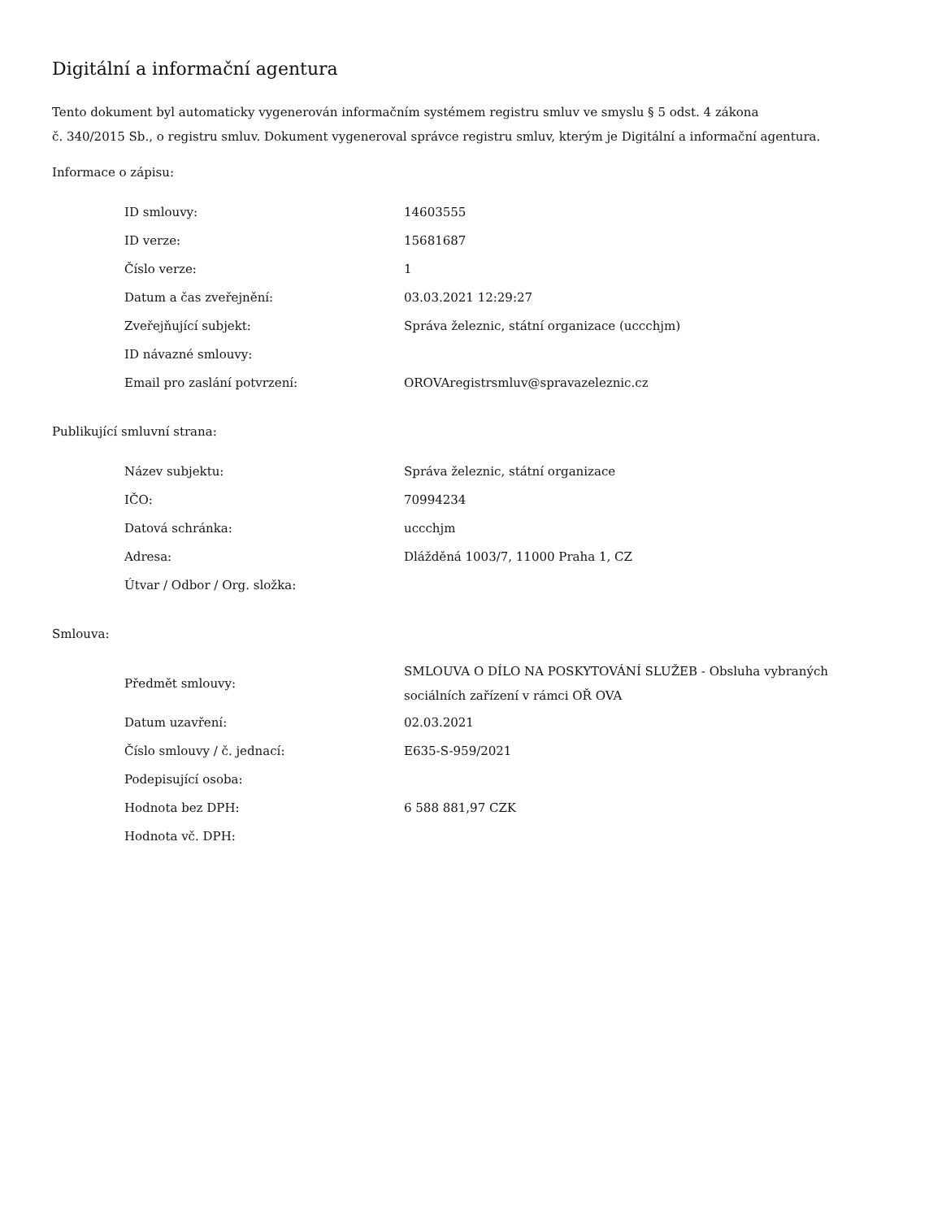Digitální a informační agentura
Tento dokument byl automaticky vygenerován informačním systémem registru smluv ve smyslu § 5 odst. 4 zákona
č. 340/2015 Sb., o registru smluv. Dokument vygeneroval správce registru smluv, kterým je Digitální a informační agentura.
Informace o zápisu:
| ID smlouvy: | 14603555 |
| ID verze: | 15681687 |
| Číslo verze: | 1 |
| Datum a čas zveřejnění: | 03.03.2021 12:29:27 |
| Zveřejňující subjekt: | Správa železnic, státní organizace (uccchjm) |
| ID návazné smlouvy: | |
| Email pro zaslání potvrzení: | OROVAregistrsmluv@spravazeleznic.cz |
Publikující smluvní strana:
| Název subjektu: | Správa železnic, státní organizace |
| IČO: | 70994234 |
| Datová schránka: | uccchjm |
| Adresa: | Dlážděná 1003/7, 11000 Praha 1, CZ |
| Útvar / Odbor / Org. složka: | |
Smlouva:
| Předmět smlouvy: | SMLOUVA O DÍLO NA POSKYTOVÁNÍ SLUŽEB - Obsluha vybraných sociálních zařízení v rámci OŘ OVA |
| Datum uzavření: | 02.03.2021 |
| Číslo smlouvy / č. jednací: | E635-S-959/2021 |
| Podepisující osoba: | |
| Hodnota bez DPH: | 6 588 881,97 CZK |
| Hodnota vč. DPH: | |